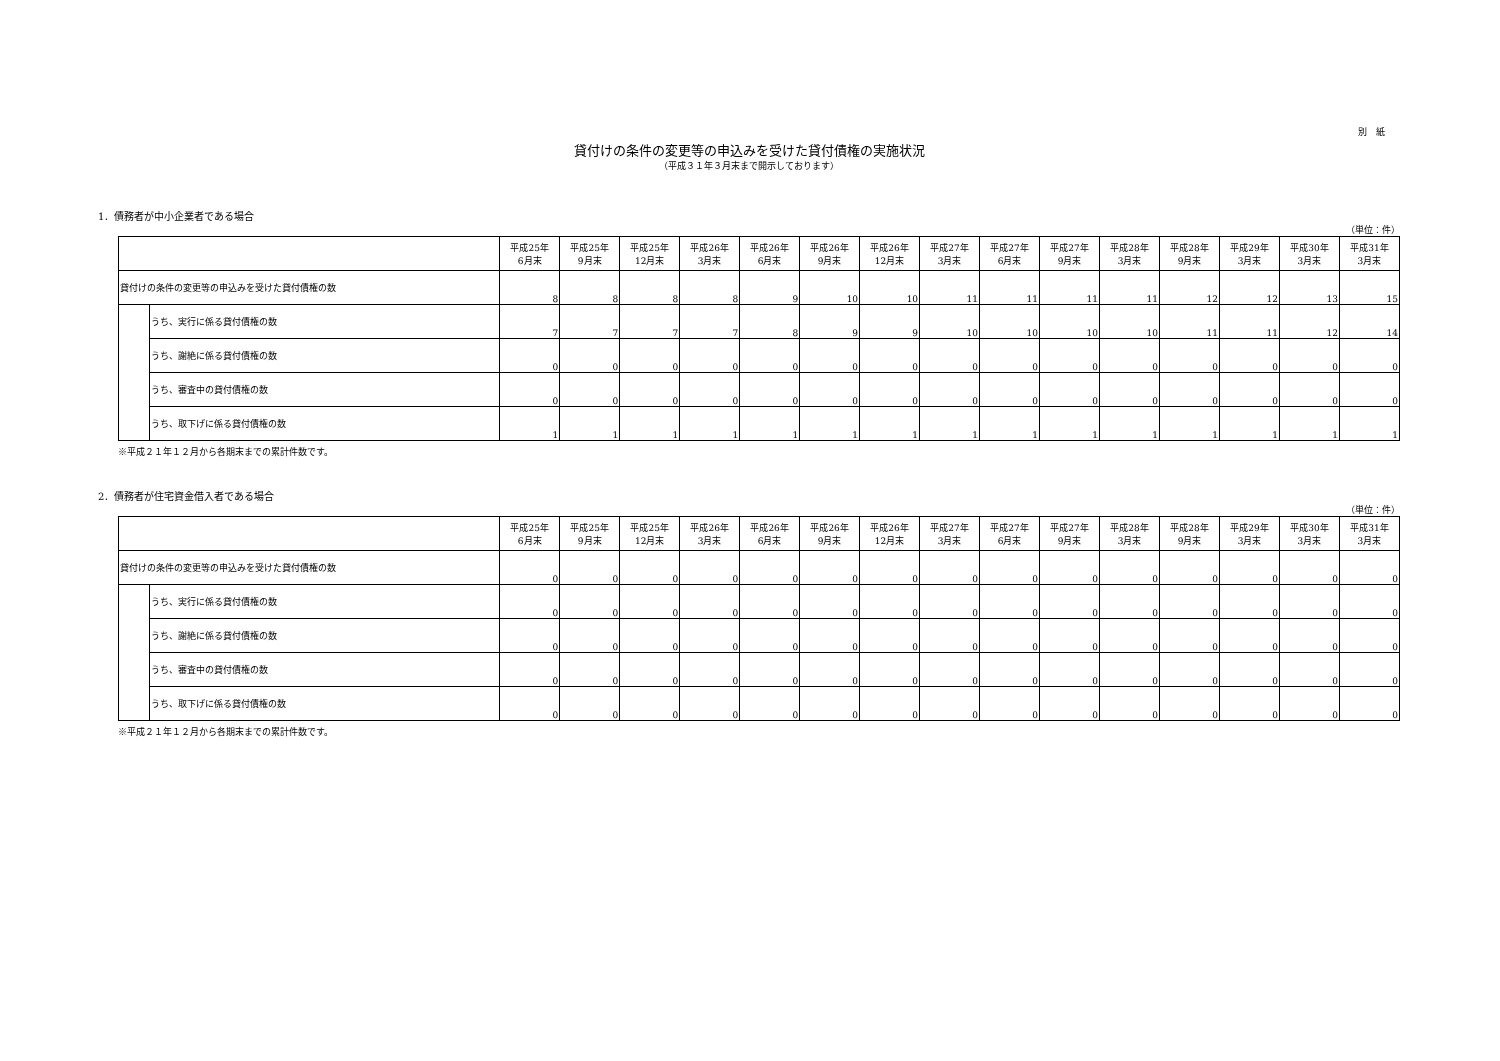別　紙
貸付けの条件の変更等の申込みを受けた貸付債権の実施状況
（平成３１年３月末まで開示しております）
1．債務者が中小企業者である場合
（単位：件）
| | | 平成25年 6月末 | 平成25年 9月末 | 平成25年 12月末 | 平成26年 3月末 | 平成26年 6月末 | 平成26年 9月末 | 平成26年 12月末 | 平成27年 3月末 | 平成27年 6月末 | 平成27年 9月末 | 平成28年 3月末 | 平成28年 9月末 | 平成29年 3月末 | 平成30年 3月末 | 平成31年 3月末 |
| --- | --- | --- | --- | --- | --- | --- | --- | --- | --- | --- | --- | --- | --- | --- | --- | --- |
| 貸付けの条件の変更等の申込みを受けた貸付債権の数 | | 8 | 8 | 8 | 8 | 9 | 10 | 10 | 11 | 11 | 11 | 11 | 12 | 12 | 13 | 15 |
| | うち、実行に係る貸付債権の数 | 7 | 7 | 7 | 7 | 8 | 9 | 9 | 10 | 10 | 10 | 10 | 11 | 11 | 12 | 14 |
| | うち、謝絶に係る貸付債権の数 | 0 | 0 | 0 | 0 | 0 | 0 | 0 | 0 | 0 | 0 | 0 | 0 | 0 | 0 | 0 |
| | うち、審査中の貸付債権の数 | 0 | 0 | 0 | 0 | 0 | 0 | 0 | 0 | 0 | 0 | 0 | 0 | 0 | 0 | 0 |
| | うち、取下げに係る貸付債権の数 | 1 | 1 | 1 | 1 | 1 | 1 | 1 | 1 | 1 | 1 | 1 | 1 | 1 | 1 | 1 |
※平成２１年１２月から各期末までの累計件数です。
2．債務者が住宅資金借入者である場合
（単位：件）
| | | 平成25年 6月末 | 平成25年 9月末 | 平成25年 12月末 | 平成26年 3月末 | 平成26年 6月末 | 平成26年 9月末 | 平成26年 12月末 | 平成27年 3月末 | 平成27年 6月末 | 平成27年 9月末 | 平成28年 3月末 | 平成28年 9月末 | 平成29年 3月末 | 平成30年 3月末 | 平成31年 3月末 |
| --- | --- | --- | --- | --- | --- | --- | --- | --- | --- | --- | --- | --- | --- | --- | --- | --- |
| 貸付けの条件の変更等の申込みを受けた貸付債権の数 | | 0 | 0 | 0 | 0 | 0 | 0 | 0 | 0 | 0 | 0 | 0 | 0 | 0 | 0 | 0 |
| | うち、実行に係る貸付債権の数 | 0 | 0 | 0 | 0 | 0 | 0 | 0 | 0 | 0 | 0 | 0 | 0 | 0 | 0 | 0 |
| | うち、謝絶に係る貸付債権の数 | 0 | 0 | 0 | 0 | 0 | 0 | 0 | 0 | 0 | 0 | 0 | 0 | 0 | 0 | 0 |
| | うち、審査中の貸付債権の数 | 0 | 0 | 0 | 0 | 0 | 0 | 0 | 0 | 0 | 0 | 0 | 0 | 0 | 0 | 0 |
| | うち、取下げに係る貸付債権の数 | 0 | 0 | 0 | 0 | 0 | 0 | 0 | 0 | 0 | 0 | 0 | 0 | 0 | 0 | 0 |
※平成２１年１２月から各期末までの累計件数です。